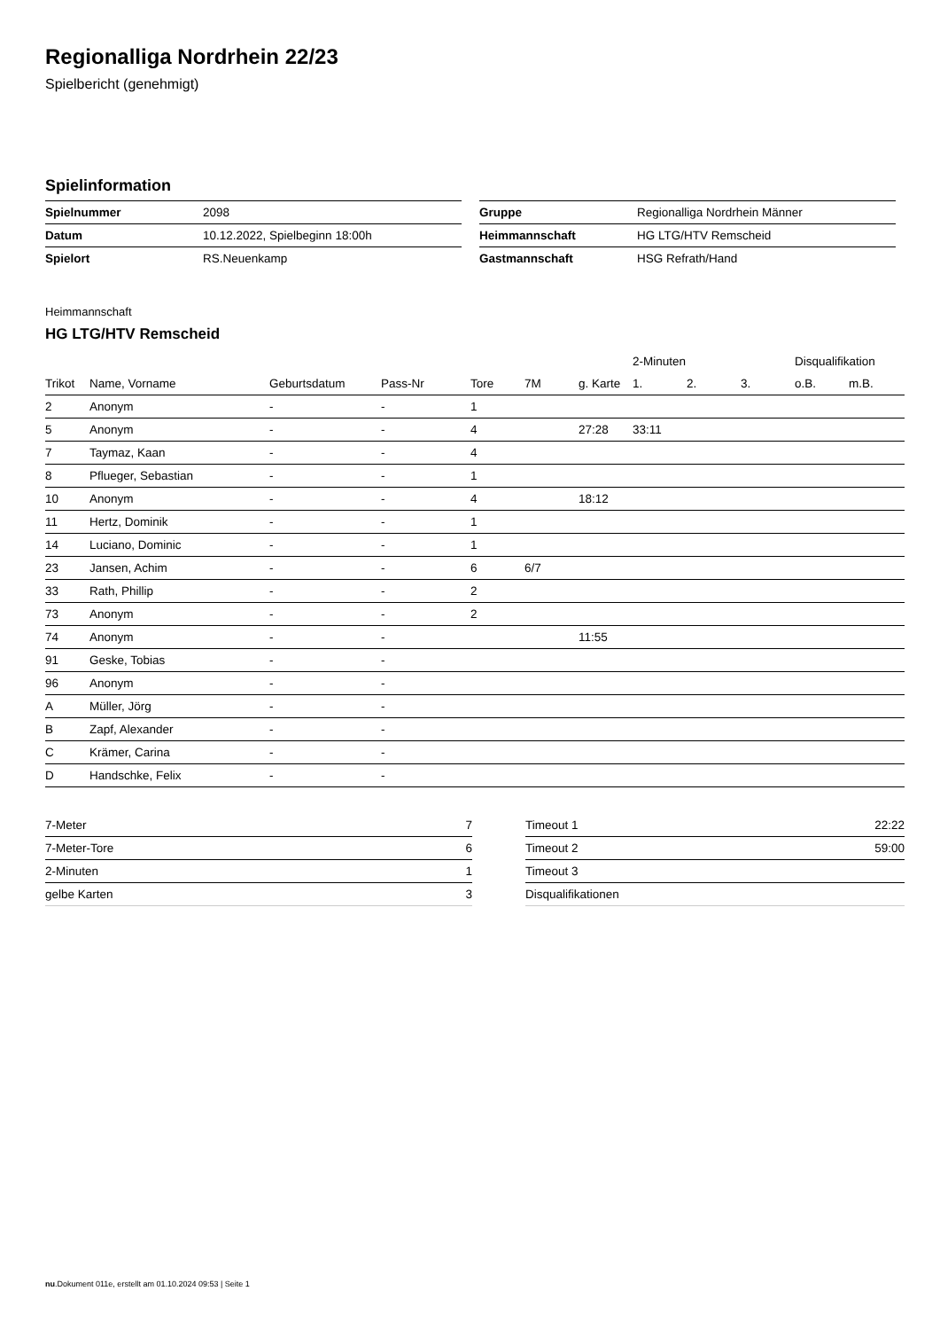Regionalliga Nordrhein 22/23
Spielbericht (genehmigt)
Spielinformation
| Spielnummer | 2098 |
| Datum | 10.12.2022, Spielbeginn 18:00h |
| Spielort | RS.Neuenkamp |
| Gruppe | Regionalliga Nordrhein Männer |
| Heimmannschaft | HG LTG/HTV Remscheid |
| Gastmannschaft | HSG Refrath/Hand |
Heimmannschaft
HG LTG/HTV Remscheid
| | | | | | | | 2-Minuten | | | Disqualifikation | |
| --- | --- | --- | --- | --- | --- | --- | --- | --- | --- | --- | --- |
| Trikot | Name, Vorname | Geburtsdatum | Pass-Nr | Tore | 7M | g. Karte | 1. | 2. | 3. | o.B. | m.B. |
| 2 | Anonym | - | - | 1 | | | | | | | |
| 5 | Anonym | - | - | 4 | | 27:28 | 33:11 | | | | |
| 7 | Taymaz, Kaan | - | - | 4 | | | | | | | |
| 8 | Pflueger, Sebastian | - | - | 1 | | | | | | | |
| 10 | Anonym | - | - | 4 | | 18:12 | | | | | |
| 11 | Hertz, Dominik | - | - | 1 | | | | | | | |
| 14 | Luciano, Dominic | - | - | 1 | | | | | | | |
| 23 | Jansen, Achim | - | - | 6 | 6/7 | | | | | | |
| 33 | Rath, Phillip | - | - | 2 | | | | | | | |
| 73 | Anonym | - | - | 2 | | | | | | | |
| 74 | Anonym | - | - | | | 11:55 | | | | | |
| 91 | Geske, Tobias | - | - | | | | | | | | |
| 96 | Anonym | - | - | | | | | | | | |
| A | Müller, Jörg | - | - | | | | | | | | |
| B | Zapf, Alexander | - | - | | | | | | | | |
| C | Krämer, Carina | - | - | | | | | | | | |
| D | Handschke, Felix | - | - | | | | | | | | |
| 7-Meter | 7 |
| 7-Meter-Tore | 6 |
| 2-Minuten | 1 |
| gelbe Karten | 3 |
| Timeout 1 | 22:22 |
| Timeout 2 | 59:00 |
| Timeout 3 | |
| Disqualifikationen | |
nu.Dokument 011e, erstellt am 01.10.2024 09:53 | Seite 1